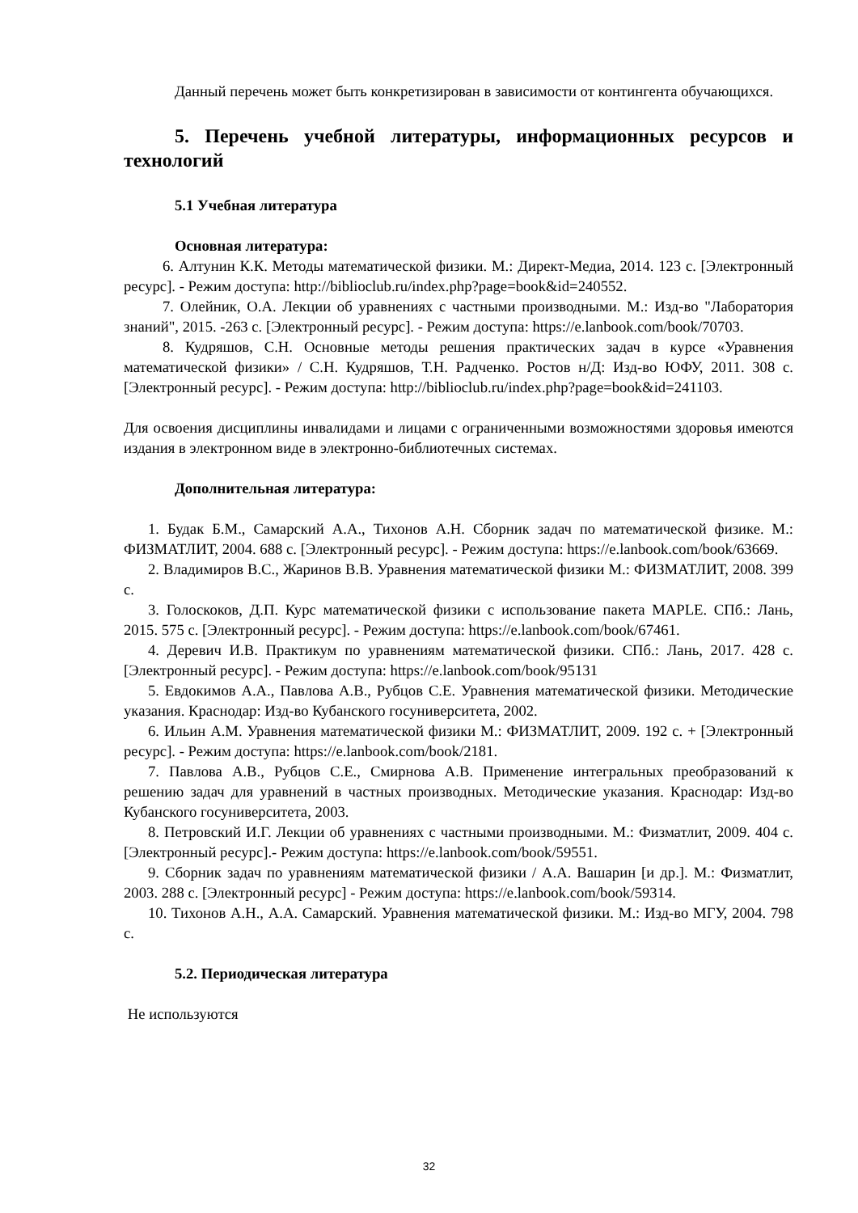Данный перечень может быть конкретизирован в зависимости от контингента обучающихся.
5. Перечень учебной литературы, информационных ресурсов и технологий
5.1 Учебная литература
Основная литература:
6. Алтунин К.К. Методы математической физики. М.: Директ-Медиа, 2014. 123 с. [Электронный ресурс]. - Режим доступа: http://biblioclub.ru/index.php?page=book&id=240552.
7. Олейник, О.А. Лекции об уравнениях с частными производными. М.: Изд-во "Лаборатория знаний", 2015. -263 с. [Электронный ресурс]. - Режим доступа: https://e.lanbook.com/book/70703.
8. Кудряшов, С.Н. Основные методы решения практических задач в курсе «Уравнения математической физики» / С.Н. Кудряшов, Т.Н. Радченко. Ростов н/Д: Изд-во ЮФУ, 2011. 308 с. [Электронный ресурс]. - Режим доступа: http://biblioclub.ru/index.php?page=book&id=241103.
Для освоения дисциплины инвалидами и лицами с ограниченными возможностями здоровья имеются издания в электронном виде в электронно-библиотечных системах.
Дополнительная литература:
1. Будак Б.М., Самарский А.А., Тихонов А.Н. Сборник задач по математической физике. М.: ФИЗМАТЛИТ, 2004. 688 с. [Электронный ресурс]. - Режим доступа: https://e.lanbook.com/book/63669.
2. Владимиров В.С., Жаринов В.В. Уравнения математической физики М.: ФИЗМАТЛИТ, 2008. 399 с.
3. Голоскоков, Д.П. Курс математической физики с использование пакета MAPLE. СПб.: Лань, 2015. 575 с. [Электронный ресурс]. - Режим доступа: https://e.lanbook.com/book/67461.
4. Деревич И.В. Практикум по уравнениям математической физики. СПб.: Лань, 2017. 428 с. [Электронный ресурс]. - Режим доступа: https://e.lanbook.com/book/95131
5. Евдокимов А.А., Павлова А.В., Рубцов С.Е. Уравнения математической физики. Методические указания. Краснодар: Изд-во Кубанского госуниверситета, 2002.
6. Ильин А.М. Уравнения математической физики М.: ФИЗМАТЛИТ, 2009. 192 с. + [Электронный ресурс]. - Режим доступа: https://e.lanbook.com/book/2181.
7. Павлова А.В., Рубцов С.Е., Смирнова А.В. Применение интегральных преобразований к решению задач для уравнений в частных производных. Методические указания. Краснодар: Изд-во Кубанского госуниверситета, 2003.
8. Петровский И.Г. Лекции об уравнениях с частными производными. М.: Физматлит, 2009. 404 с. [Электронный ресурс].- Режим доступа: https://e.lanbook.com/book/59551.
9. Сборник задач по уравнениям математической физики / А.А. Вашарин [и др.]. М.: Физматлит, 2003. 288 с. [Электронный ресурс] - Режим доступа: https://e.lanbook.com/book/59314.
10. Тихонов А.Н., А.А. Самарский. Уравнения математической физики. М.: Изд-во МГУ, 2004. 798 с.
5.2. Периодическая литература
Не используются
32